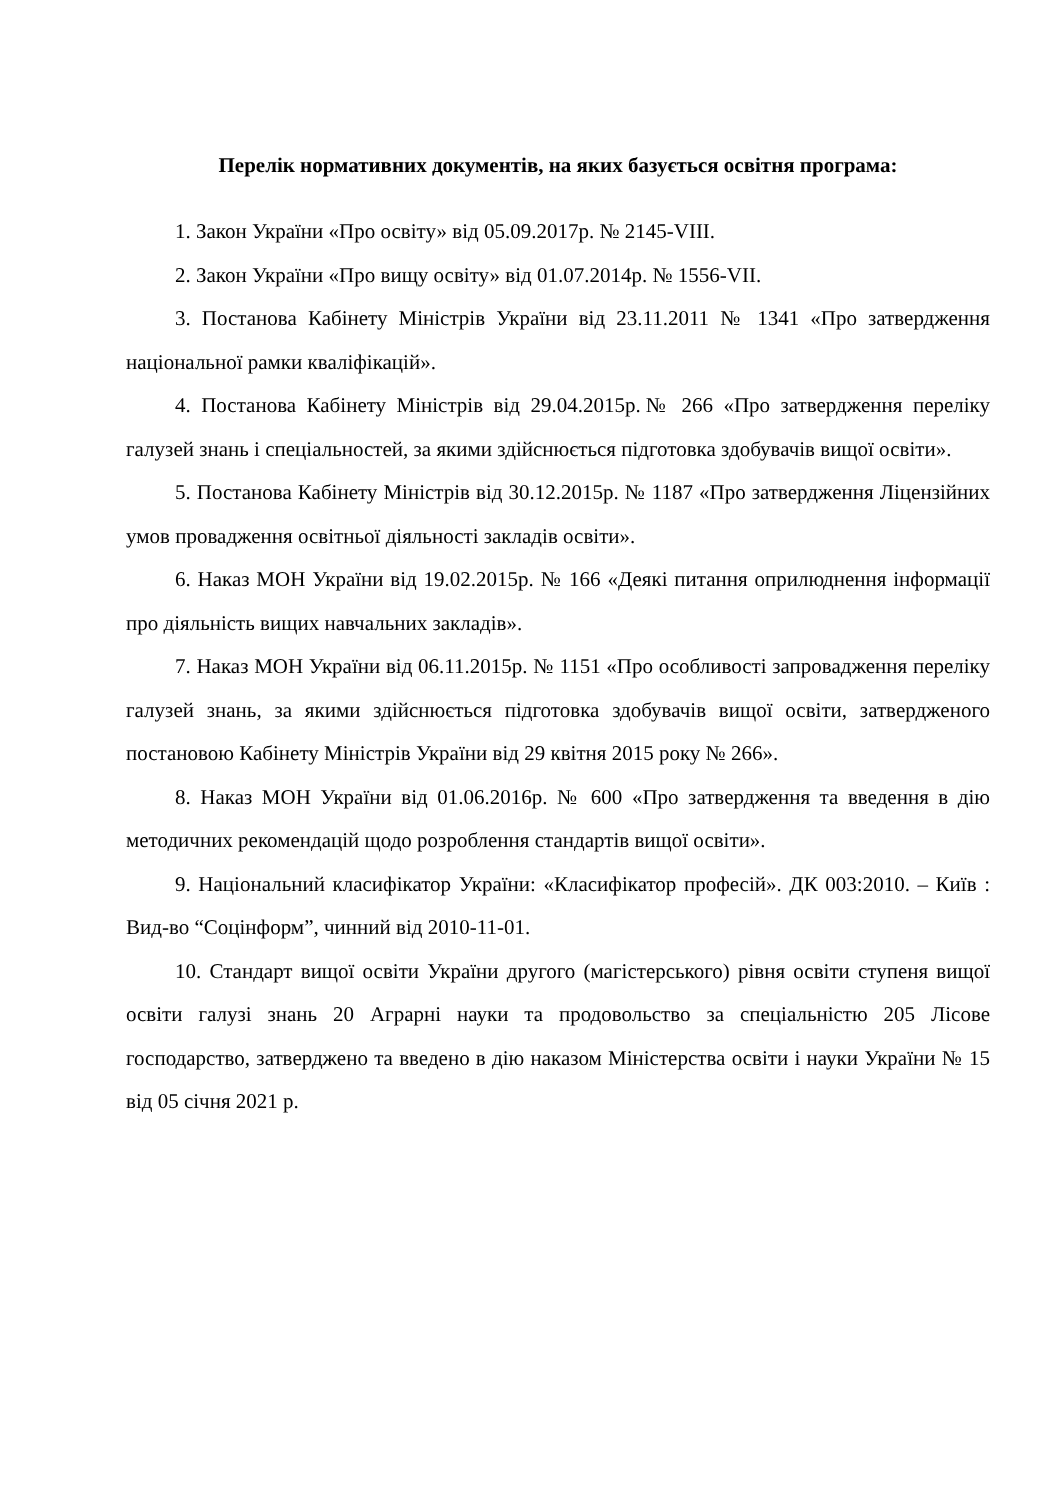Перелік нормативних документів, на яких базується освітня програма:
1. Закон України «Про освіту» від 05.09.2017р. № 2145-VIII.
2. Закон України «Про вищу освіту» від 01.07.2014р. № 1556-VII.
3. Постанова Кабінету Міністрів України від 23.11.2011 № 1341 «Про затвердження національної рамки кваліфікацій».
4. Постанова Кабінету Міністрів від 29.04.2015р.№ 266 «Про затвердження переліку галузей знань і спеціальностей, за якими здійснюється підготовка здобувачів вищої освіти».
5. Постанова Кабінету Міністрів від 30.12.2015р. № 1187 «Про затвердження Ліцензійних умов провадження освітньої діяльності закладів освіти».
6. Наказ МОН України від 19.02.2015р. № 166 «Деякі питання оприлюднення інформації про діяльність вищих навчальних закладів».
7. Наказ МОН України від 06.11.2015р. № 1151 «Про особливості запровадження переліку галузей знань, за якими здійснюється підготовка здобувачів вищої освіти, затвердженого постановою Кабінету Міністрів України від 29 квітня 2015 року № 266».
8. Наказ МОН України від 01.06.2016р. № 600 «Про затвердження та введення в дію методичних рекомендацій щодо розроблення стандартів вищої освіти».
9. Національний класифікатор України: «Класифікатор професій». ДК 003:2010. – Київ : Вид-во “Соцінформ”, чинний від 2010-11-01.
10. Стандарт вищої освіти України другого (магістерського) рівня освіти ступеня вищої освіти галузі знань 20 Аграрні науки та продовольство за спеціальністю 205 Лісове господарство, затверджено та введено в дію наказом Міністерства освіти і науки України № 15 від 05 січня 2021 р.